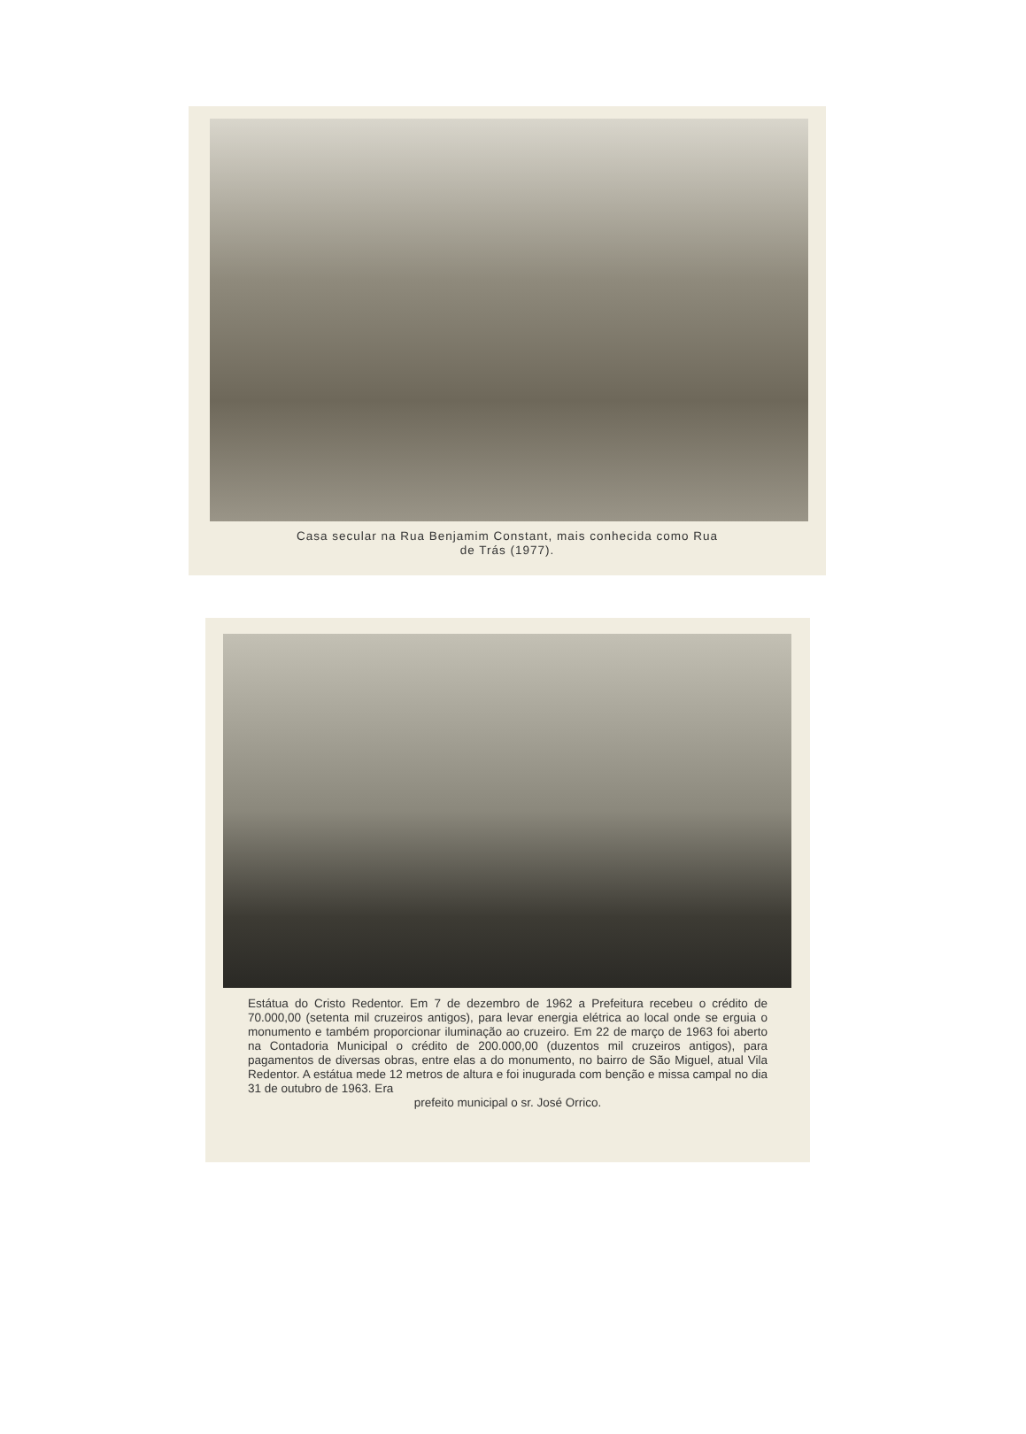Casa secular na Rua Benjamim Constant, mais conhecida como Rua
de Trás (1977).
Estátua do Cristo Redentor. Em 7 de dezembro de 1962 a Prefeitura recebeu o crédito de 70.000,00 (setenta mil cruzeiros antigos), para levar energia elétrica ao local onde se erguia o monumento e também proporcionar iluminação ao cruzeiro. Em 22 de março de 1963 foi aberto na Contadoria Municipal o crédito de 200.000,00 (duzentos mil cruzeiros antigos), para pagamentos de diversas obras, entre elas a do monumento, no bairro de São Miguel, atual Vila Redentor. A estátua mede 12 metros de altura e foi inugurada com benção e missa campal no dia 31 de outubro de 1963. Era
prefeito municipal o sr. José Orrico.